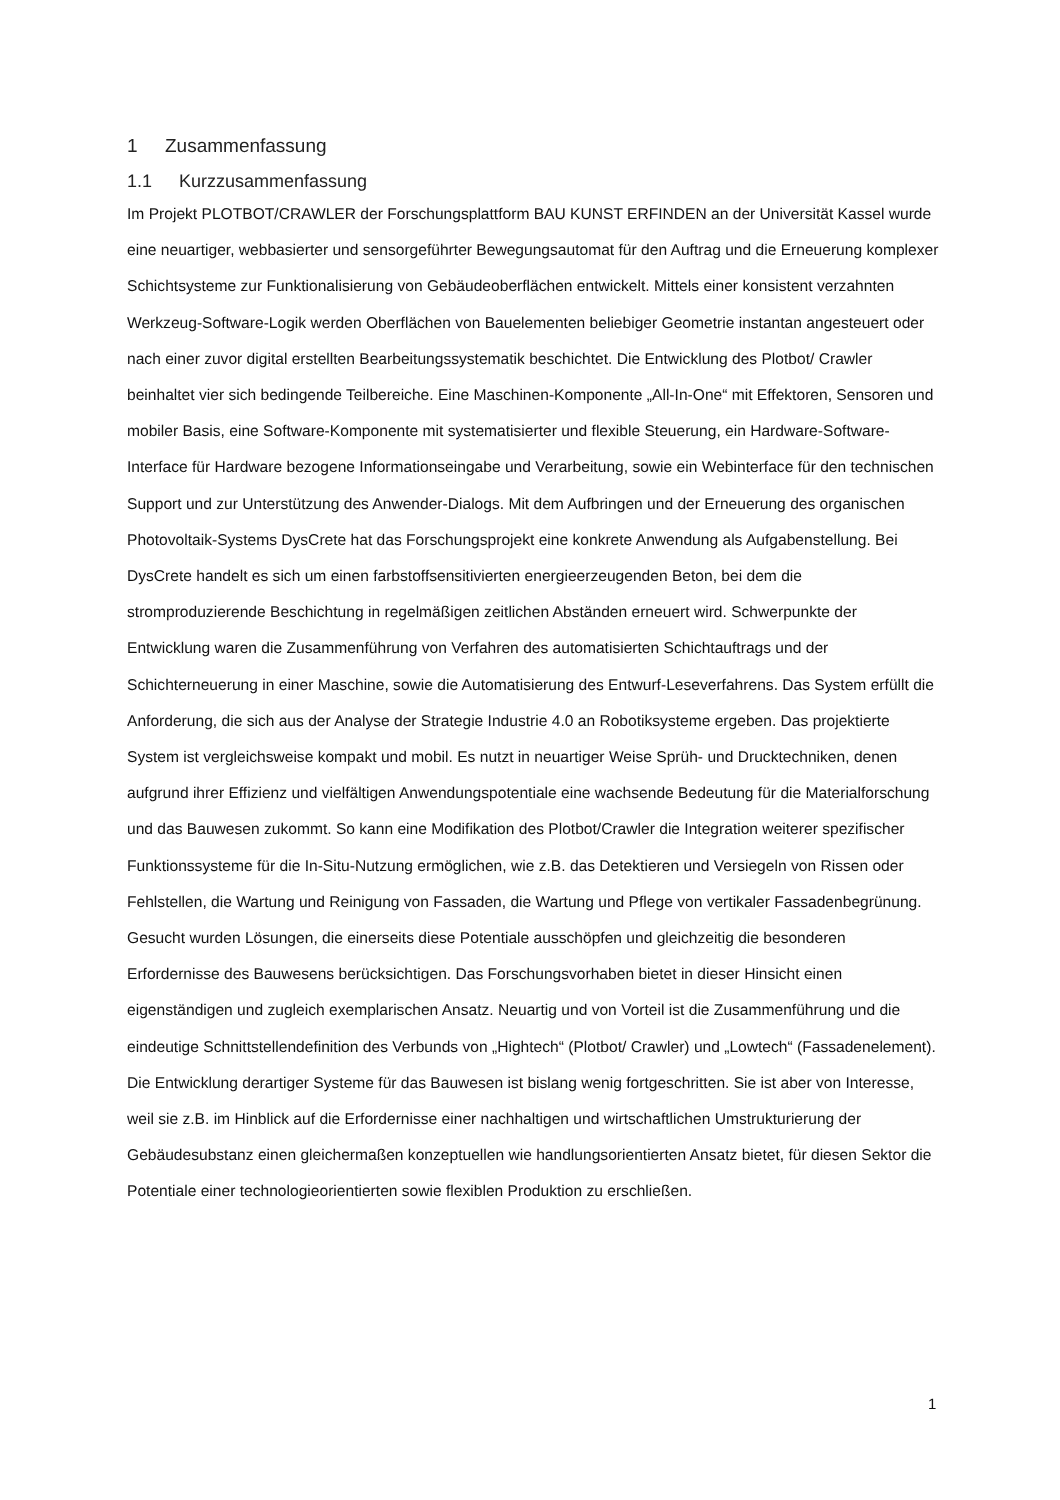1 Zusammenfassung
1.1 Kurzzusammenfassung
Im Projekt PLOTBOT/CRAWLER der Forschungsplattform BAU KUNST ERFINDEN an der Universität Kassel wurde eine neuartiger, webbasierter und sensorgeführter Bewegungsautomat für den Auftrag und die Erneuerung komplexer Schichtsysteme zur Funktionalisierung von Gebäudeoberflächen entwickelt. Mittels einer konsistent verzahnten Werkzeug-Software-Logik werden Oberflächen von Bauelementen beliebiger Geometrie instantan angesteuert oder nach einer zuvor digital erstellten Bearbeitungssystematik beschichtet. Die Entwicklung des Plotbot/ Crawler beinhaltet vier sich bedingende Teilbereiche. Eine Maschinen-Komponente „All-In-One“ mit Effektoren, Sensoren und mobiler Basis, eine Software-Komponente mit systematisierter und flexible Steuerung, ein Hardware-Software-Interface für Hardware bezogene Informationseingabe und Verarbeitung, sowie ein Webinterface für den technischen Support und zur Unterstützung des Anwender-Dialogs. Mit dem Aufbringen und der Erneuerung des organischen Photovoltaik-Systems DysCrete hat das Forschungsprojekt eine konkrete Anwendung als Aufgabenstellung. Bei DysCrete handelt es sich um einen farbstoffsensitivierten energieerzeugenden Beton, bei dem die stromproduzierende Beschichtung in regelmäßigen zeitlichen Abständen erneuert wird. Schwerpunkte der Entwicklung waren die Zusammenführung von Verfahren des automatisierten Schichtauftrags und der Schichterneuerung in einer Maschine, sowie die Automatisierung des Entwurf-Leseverfahrens. Das System erfüllt die Anforderung, die sich aus der Analyse der Strategie Industrie 4.0 an Robotiksysteme ergeben. Das projektierte System ist vergleichsweise kompakt und mobil. Es nutzt in neuartiger Weise Sprüh- und Drucktechniken, denen aufgrund ihrer Effizienz und vielfältigen Anwendungspotentiale eine wachsende Bedeutung für die Materialforschung und das Bauwesen zukommt. So kann eine Modifikation des Plotbot/Crawler die Integration weiterer spezifischer Funktionssysteme für die In-Situ-Nutzung ermöglichen, wie z.B. das Detektieren und Versiegeln von Rissen oder Fehlstellen, die Wartung und Reinigung von Fassaden, die Wartung und Pflege von vertikaler Fassadenbegrünung. Gesucht wurden Lösungen, die einerseits diese Potentiale ausschöpfen und gleichzeitig die besonderen Erfordernisse des Bauwesens berücksichtigen. Das Forschungsvorhaben bietet in dieser Hinsicht einen eigenständigen und zugleich exemplarischen Ansatz. Neuartig und von Vorteil ist die Zusammenführung und die eindeutige Schnittstellendefinition des Verbunds von „Hightech“ (Plotbot/ Crawler) und „Lowtech“ (Fassadenelement). Die Entwicklung derartiger Systeme für das Bauwesen ist bislang wenig fortgeschritten. Sie ist aber von Interesse, weil sie z.B. im Hinblick auf die Erfordernisse einer nachhaltigen und wirtschaftlichen Umstrukturierung der Gebäudesubstanz einen gleichermaßen konzeptuellen wie handlungsorientierten Ansatz bietet, für diesen Sektor die Potentiale einer technologieorientierten sowie flexiblen Produktion zu erschließen.
1